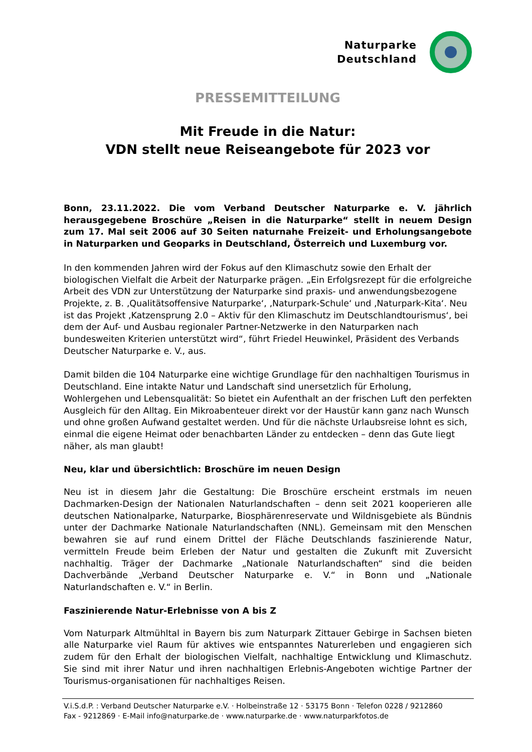Naturparke
Deutschland
PRESSEMITTEILUNG
Mit Freude in die Natur:
VDN stellt neue Reiseangebote für 2023 vor
Bonn, 23.11.2022. Die vom Verband Deutscher Naturparke e. V. jährlich herausgegebene Broschüre „Reisen in die Naturparke“ stellt in neuem Design zum 17. Mal seit 2006 auf 30 Seiten naturnahe Freizeit- und Erholungsangebote in Naturparken und Geoparks in Deutschland, Österreich und Luxemburg vor.
In den kommenden Jahren wird der Fokus auf den Klimaschutz sowie den Erhalt der biologischen Vielfalt die Arbeit der Naturparke prägen. „Ein Erfolgsrezept für die erfolgreiche Arbeit des VDN zur Unterstützung der Naturparke sind praxis- und anwendungsbezogene Projekte, z. B. ‚Qualitätsoffensive Naturparke‘, ‚Naturpark-Schule‘ und ‚Naturpark-Kita‘. Neu ist das Projekt ‚Katzensprung 2.0 – Aktiv für den Klimaschutz im Deutschlandtourismus‘, bei dem der Auf- und Ausbau regionaler Partner-Netzwerke in den Naturparken nach bundesweiten Kriterien unterstützt wird“, führt Friedel Heuwinkel, Präsident des Verbands Deutscher Naturparke e. V., aus.
Damit bilden die 104 Naturparke eine wichtige Grundlage für den nachhaltigen Tourismus in Deutschland. Eine intakte Natur und Landschaft sind unersetzlich für Erholung, Wohlergehen und Lebensqualität: So bietet ein Aufenthalt an der frischen Luft den perfekten Ausgleich für den Alltag. Ein Mikroabenteuer direkt vor der Haustür kann ganz nach Wunsch und ohne großen Aufwand gestaltet werden. Und für die nächste Urlaubsreise lohnt es sich, einmal die eigene Heimat oder benachbarten Länder zu entdecken – denn das Gute liegt näher, als man glaubt!
Neu, klar und übersichtlich: Broschüre im neuen Design
Neu ist in diesem Jahr die Gestaltung: Die Broschüre erscheint erstmals im neuen Dachmarken-Design der Nationalen Naturlandschaften – denn seit 2021 kooperieren alle deutschen Nationalparke, Naturparke, Biosphärenreservate und Wildnisgebiete als Bündnis unter der Dachmarke Nationale Naturlandschaften (NNL). Gemeinsam mit den Menschen bewahren sie auf rund einem Drittel der Fläche Deutschlands faszinierende Natur, vermitteln Freude beim Erleben der Natur und gestalten die Zukunft mit Zuversicht nachhaltig. Träger der Dachmarke „Nationale Naturlandschaften“ sind die beiden Dachverbände „Verband Deutscher Naturparke e. V.“ in Bonn und „Nationale Naturlandschaften e. V.“ in Berlin.
Faszinierende Natur-Erlebnisse von A bis Z
Vom Naturpark Altmühltal in Bayern bis zum Naturpark Zittauer Gebirge in Sachsen bieten alle Naturparke viel Raum für aktives wie entspanntes Naturerleben und engagieren sich zudem für den Erhalt der biologischen Vielfalt, nachhaltige Entwicklung und Klimaschutz. Sie sind mit ihrer Natur und ihren nachhaltigen Erlebnis-Angeboten wichtige Partner der Tourismus-organisationen für nachhaltiges Reisen.
V.i.S.d.P. : Verband Deutscher Naturparke e.V. · Holbeinstraße 12 · 53175 Bonn · Telefon 0228 / 9212860
Fax - 9212869 · E-Mail info@naturparke.de · www.naturparke.de · www.naturparkfotos.de